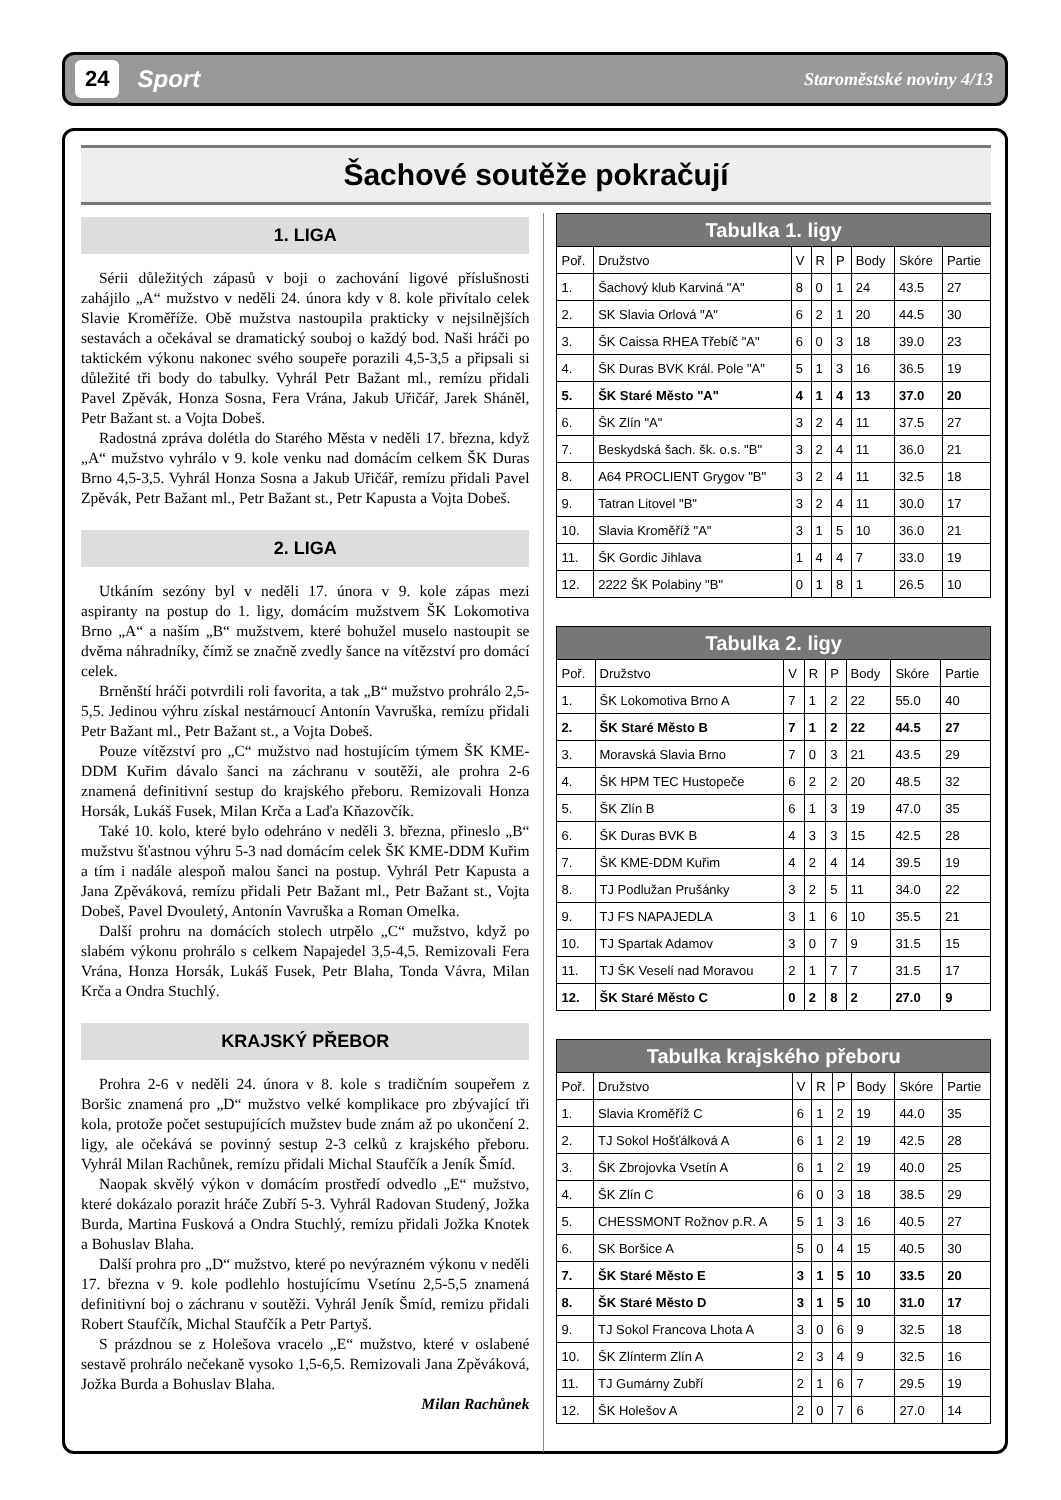24 Sport Staroměstské noviny 4/13
Šachové soutěže pokračují
1. LIGA
Sérii důležitých zápasů v boji o zachování ligové příslušnosti zahájilo „A“ mužstvo v neděli 24. února kdy v 8. kole přivítalo celek Slavie Kroměříže. Obě mužstva nastoupila prakticky v nejsilnějších sestavách a očekával se dramatický souboj o každý bod. Naši hráči po taktickém výkonu nakonec svého soupeře porazili 4,5-3,5 a připsali si důležité tři body do tabulky. Vyhrál Petr Bažant ml., remízu přidali Pavel Zpěvák, Honza Sosna, Fera Vrána, Jakub Uřičář, Jarek Sháněl, Petr Bažant st. a Vojta Dobeš.
Radostná zpráva dolétla do Starého Města v neděli 17. března, když „A“ mužstvo vyhrálo v 9. kole venku nad domácím celkem ŠK Duras Brno 4,5-3,5. Vyhrál Honza Sosna a Jakub Uřičář, remízu přidali Pavel Zpěvák, Petr Bažant ml., Petr Bažant st., Petr Kapusta a Vojta Dobeš.
2. LIGA
Utkáním sezóny byl v neděli 17. února v 9. kole zápas mezi aspiranty na postup do 1. ligy, domácím mužstvem ŠK Lokomotiva Brno „A“ a naším „B“ mužstvem, které bohužel muselo nastoupit se dvěma náhradníky, čímž se značně zvedly šance na vítězství pro domácí celek.
Brněnští hráči potvrdili roli favorita, a tak „B“ mužstvo prohrálo 2,5-5,5. Jedinou výhru získal nestárnoucí Antonín Vavruška, remízu přidali Petr Bažant ml., Petr Bažant st., a Vojta Dobeš.
Pouze vítězství pro „C“ mužstvo nad hostujícím týmem ŠK KME-DDM Kuřim dávalo šanci na záchranu v soutěži, ale prohra 2-6 znamená definitivní sestup do krajského přeboru. Remizovali Honza Horsák, Lukáš Fusek, Milan Krča a Laďa Kňazovčík.
Také 10. kolo, které bylo odehráno v neděli 3. března, přineslo „B“ mužstvu šťastnou výhru 5-3 nad domácím celek ŠK KME-DDM Kuřim a tím i nadále alespoň malou šanci na postup. Vyhrál Petr Kapusta a Jana Zpěváková, remízu přidali Petr Bažant ml., Petr Bažant st., Vojta Dobeš, Pavel Dvouletý, Antonín Vavruška a Roman Omelka.
Další prohru na domácích stolech utrpělo „C“ mužstvo, když po slabém výkonu prohrálo s celkem Napajedel 3,5-4,5. Remizovali Fera Vrána, Honza Horsák, Lukáš Fusek, Petr Blaha, Tonda Vávra, Milan Krča a Ondra Stuchlý.
KRAJSKÝ PŘEBOR
Prohra 2-6 v neděli 24. února v 8. kole s tradičním soupeřem z Boršic znamená pro „D“ mužstvo velké komplikace pro zbývající tři kola, protože počet sestupujících mužstev bude znám až po ukončení 2. ligy, ale očekává se povinný sestup 2-3 celků z krajského přeboru. Vyhrál Milan Rachůnek, remízu přidali Michal Staufčík a Jeník Šmíd.
Naopak skvělý výkon v domácím prostředí odvedlo „E“ mužstvo, které dokázalo porazit hráče Zubří 5-3. Vyhrál Radovan Studený, Jožka Burda, Martina Fusková a Ondra Stuchlý, remízu přidali Jožka Knotek a Bohuslav Blaha.
Další prohra pro „D“ mužstvo, které po nevýrazném výkonu v neděli 17. března v 9. kole podlehlo hostujícímu Vsetínu 2,5-5,5 znamená definitivní boj o záchranu v soutěži. Vyhrál Jeník Šmíd, remizu přidali Robert Staufčík, Michal Staufčík a Petr Partyš.
S prázdnou se z Holešova vracelo „E“ mužstvo, které v oslabené sestavě prohrálo nečekaně vysoko 1,5-6,5. Remizovali Jana Zpěváková, Jožka Burda a Bohuslav Blaha.
Milan Rachůnek
| Tabulka 1. ligy | | | | | | | |
| --- | --- | --- | --- | --- | --- | --- | --- |
| Poř. | Družstvo | V | R | P | Body | Skóre | Partie |
| 1. | Šachový klub Karviná "A" | 8 | 0 | 1 | 24 | 43.5 | 27 |
| 2. | SK Slavia Orlová "A" | 6 | 2 | 1 | 20 | 44.5 | 30 |
| 3. | ŠK Caissa RHEA Třebíč "A" | 6 | 0 | 3 | 18 | 39.0 | 23 |
| 4. | ŠK Duras BVK Král. Pole "A" | 5 | 1 | 3 | 16 | 36.5 | 19 |
| 5. | ŠK Staré Město "A" | 4 | 1 | 4 | 13 | 37.0 | 20 |
| 6. | ŠK Zlín "A" | 3 | 2 | 4 | 11 | 37.5 | 27 |
| 7. | Beskydská šach. šk. o.s. "B" | 3 | 2 | 4 | 11 | 36.0 | 21 |
| 8. | A64 PROCLIENT Grygov "B" | 3 | 2 | 4 | 11 | 32.5 | 18 |
| 9. | Tatran Litovel "B" | 3 | 2 | 4 | 11 | 30.0 | 17 |
| 10. | Slavia Kroměříž "A" | 3 | 1 | 5 | 10 | 36.0 | 21 |
| 11. | ŠK Gordic Jihlava | 1 | 4 | 4 | 7 | 33.0 | 19 |
| 12. | 2222 ŠK Polabiny "B" | 0 | 1 | 8 | 1 | 26.5 | 10 |
| Tabulka 2. ligy | | | | | | | |
| --- | --- | --- | --- | --- | --- | --- | --- |
| Poř. | Družstvo | V | R | P | Body | Skóre | Partie |
| 1. | ŠK Lokomotiva Brno A | 7 | 1 | 2 | 22 | 55.0 | 40 |
| 2. | ŠK Staré Město B | 7 | 1 | 2 | 22 | 44.5 | 27 |
| 3. | Moravská Slavia Brno | 7 | 0 | 3 | 21 | 43.5 | 29 |
| 4. | ŠK HPM TEC Hustopeče | 6 | 2 | 2 | 20 | 48.5 | 32 |
| 5. | ŠK Zlín B | 6 | 1 | 3 | 19 | 47.0 | 35 |
| 6. | ŠK Duras BVK B | 4 | 3 | 3 | 15 | 42.5 | 28 |
| 7. | ŠK KME-DDM Kuřim | 4 | 2 | 4 | 14 | 39.5 | 19 |
| 8. | TJ Podlužan Prušánky | 3 | 2 | 5 | 11 | 34.0 | 22 |
| 9. | TJ FS NAPAJEDLA | 3 | 1 | 6 | 10 | 35.5 | 21 |
| 10. | TJ Spartak Adamov | 3 | 0 | 7 | 9 | 31.5 | 15 |
| 11. | TJ ŠK Veselí nad Moravou | 2 | 1 | 7 | 7 | 31.5 | 17 |
| 12. | ŠK Staré Město C | 0 | 2 | 8 | 2 | 27.0 | 9 |
| Tabulka krajského přeboru | | | | | | | |
| --- | --- | --- | --- | --- | --- | --- | --- |
| Poř. | Družstvo | V | R | P | Body | Skóre | Partie |
| 1. | Slavia Kroměříž C | 6 | 1 | 2 | 19 | 44.0 | 35 |
| 2. | TJ Sokol Hošťálková A | 6 | 1 | 2 | 19 | 42.5 | 28 |
| 3. | ŠK Zbrojovka Vsetín A | 6 | 1 | 2 | 19 | 40.0 | 25 |
| 4. | ŠK Zlín C | 6 | 0 | 3 | 18 | 38.5 | 29 |
| 5. | CHESSMONT Rožnov p.R. A | 5 | 1 | 3 | 16 | 40.5 | 27 |
| 6. | SK Boršice A | 5 | 0 | 4 | 15 | 40.5 | 30 |
| 7. | ŠK Staré Město E | 3 | 1 | 5 | 10 | 33.5 | 20 |
| 8. | ŠK Staré Město D | 3 | 1 | 5 | 10 | 31.0 | 17 |
| 9. | TJ Sokol Francova Lhota A | 3 | 0 | 6 | 9 | 32.5 | 18 |
| 10. | ŠK Zlínterm Zlín A | 2 | 3 | 4 | 9 | 32.5 | 16 |
| 11. | TJ Gumárny Zubří | 2 | 1 | 6 | 7 | 29.5 | 19 |
| 12. | ŠK Holešov A | 2 | 0 | 7 | 6 | 27.0 | 14 |